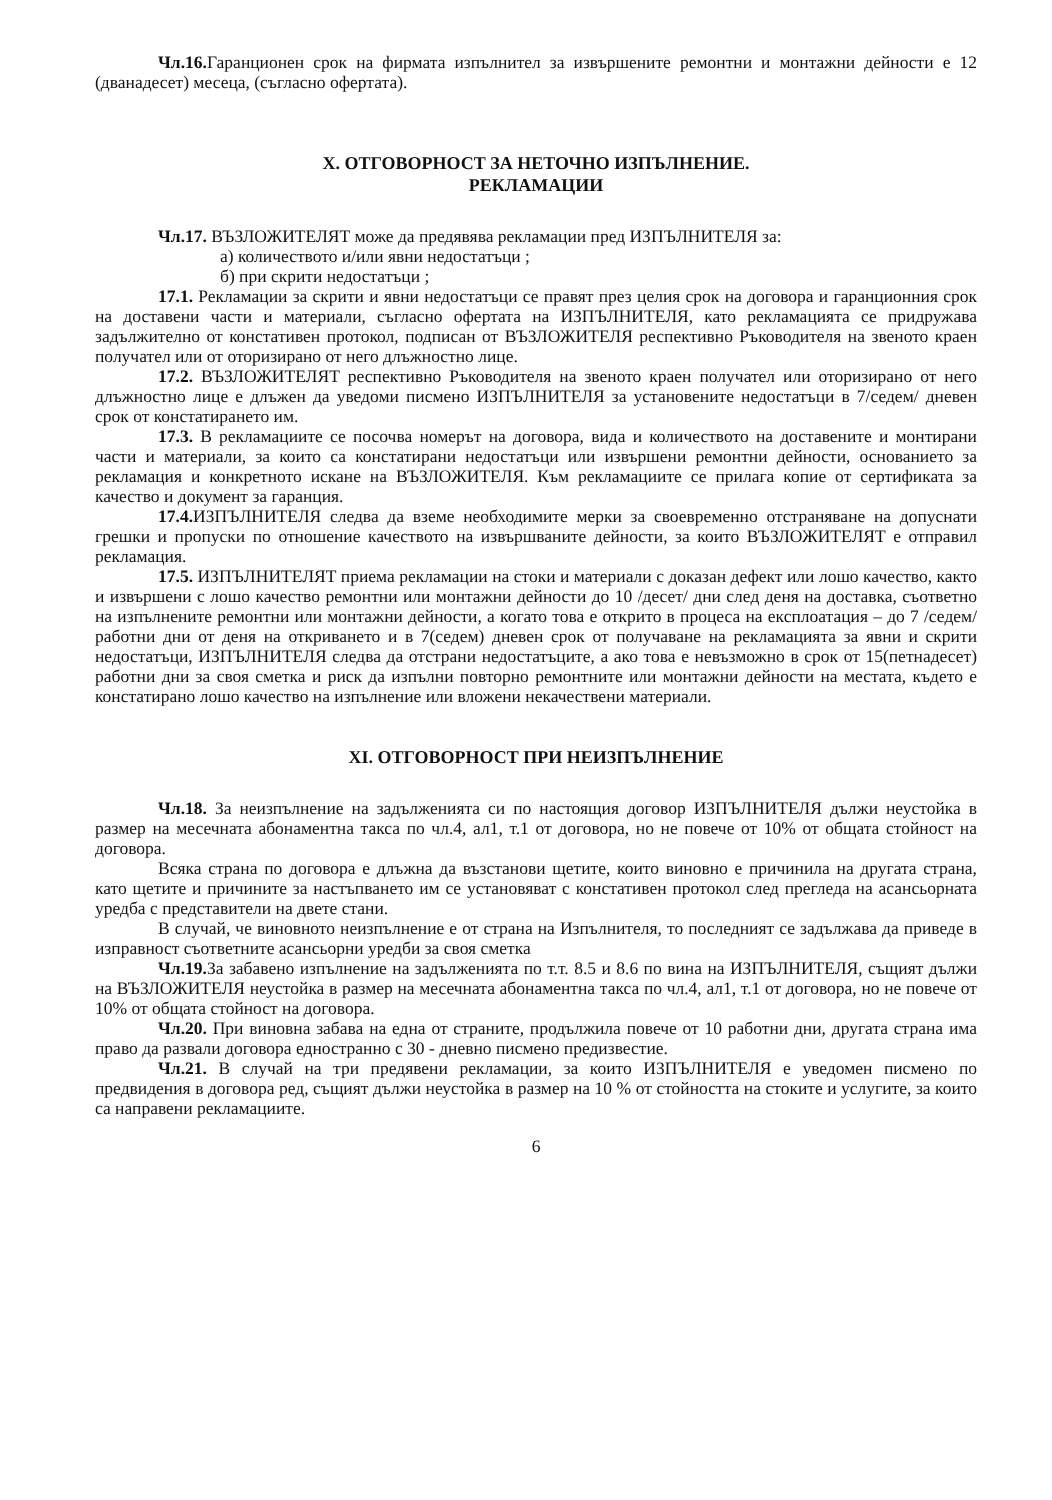Чл.16. Гаранционен срок на фирмата изпълнител за извършените ремонтни и монтажни дейности е 12 (дванадесет) месеца, (съгласно офертата).
X. ОТГОВОРНОСТ ЗА НЕТОЧНО ИЗПЪЛНЕНИЕ.
РЕКЛАМАЦИИ
Чл.17. ВЪЗЛОЖИТЕЛЯТ може да предявява рекламации пред ИЗПЪЛНИТЕЛЯ за:
а) количеството и/или явни недостатъци ;
б) при скрити недостатъци ;
17.1. Рекламации за скрити и явни недостатъци се правят през целия срок на договора и гаранционния срок на доставени части и материали, съгласно офертата на ИЗПЪЛНИТЕЛЯ, като рекламацията се придружава задължително от констативен протокол, подписан от ВЪЗЛОЖИТЕЛЯ респективно Ръководителя на звеното краен получател или от оторизирано от него длъжностно лице.
17.2. ВЪЗЛОЖИТЕЛЯТ респективно Ръководителя на звеното краен получател или оторизирано от него длъжностно лице е длъжен да уведоми писмено ИЗПЪЛНИТЕЛЯ за установените недостатъци в 7/седем/ дневен срок от констатирането им.
17.3. В рекламациите се посочва номерът на договора, вида и количеството на доставените и монтирани части и материали, за които са констатирани недостатъци или извършени ремонтни дейности, основанието за рекламация и конкретното искане на ВЪЗЛОЖИТЕЛЯ. Към рекламациите се прилага копие от сертификата за качество и документ за гаранция.
17.4. ИЗПЪЛНИТЕЛЯ следва да вземе необходимите мерки за своевременно отстраняване на допуснати грешки и пропуски по отношение качеството на извършваните дейности, за които ВЪЗЛОЖИТЕЛЯТ е отправил рекламация.
17.5. ИЗПЪЛНИТЕЛЯТ приема рекламации на стоки и материали с доказан дефект или лошо качество, както и извършени с лошо качество ремонтни или монтажни дейности до 10 /десет/ дни след деня на доставка, съответно на изпълнените ремонтни или монтажни дейности, а когато това е открито в процеса на експлоатация – до 7 /седем/ работни дни от деня на откриването и в 7(седем) дневен срок от получаване на рекламацията за явни и скрити недостатъци, ИЗПЪЛНИТЕЛЯ следва да отстрани недостатъците, а ако това е невъзможно в срок от 15(петнадесет) работни дни за своя сметка и риск да изпълни повторно ремонтните или монтажни дейности на местата, където е констатирано лошо качество на изпълнение или вложени некачествени материали.
XI. ОТГОВОРНОСТ ПРИ НЕИЗПЪЛНЕНИЕ
Чл.18. За неизпълнение на задълженията си по настоящия договор ИЗПЪЛНИТЕЛЯ дължи неустойка в размер на месечната абонаментна такса по чл.4, ал1, т.1 от договора, но не повече от 10% от общата стойност на договора.
Всяка страна по договора е длъжна да възстанови щетите, които виновно е причинила на другата страна, като щетите и причините за настъпването им се установяват с констативен протокол след прегледа на асансьорната уредба с представители на двете стани.
В случай, че виновното неизпълнение е от страна на Изпълнителя, то последният се задължава да приведе в изправност съответните асансьорни уредби за своя сметка
Чл.19. За забавено изпълнение на задълженията по т.т. 8.5 и 8.6 по вина на ИЗПЪЛНИТЕЛЯ, същият дължи на ВЪЗЛОЖИТЕЛЯ неустойка в размер на месечната абонаментна такса по чл.4, ал1, т.1 от договора, но не повече от 10% от общата стойност на договора.
Чл.20. При виновна забава на една от страните, продължила повече от 10 работни дни, другата страна има право да развали договора едностранно с 30 - дневно писмено предизвестие.
Чл.21. В случай на три предявени рекламации, за които ИЗПЪЛНИТЕЛЯ е уведомен писмено по предвидения в договора ред, същият дължи неустойка в размер на 10 % от стойността на стоките и услугите, за които са направени рекламациите.
6